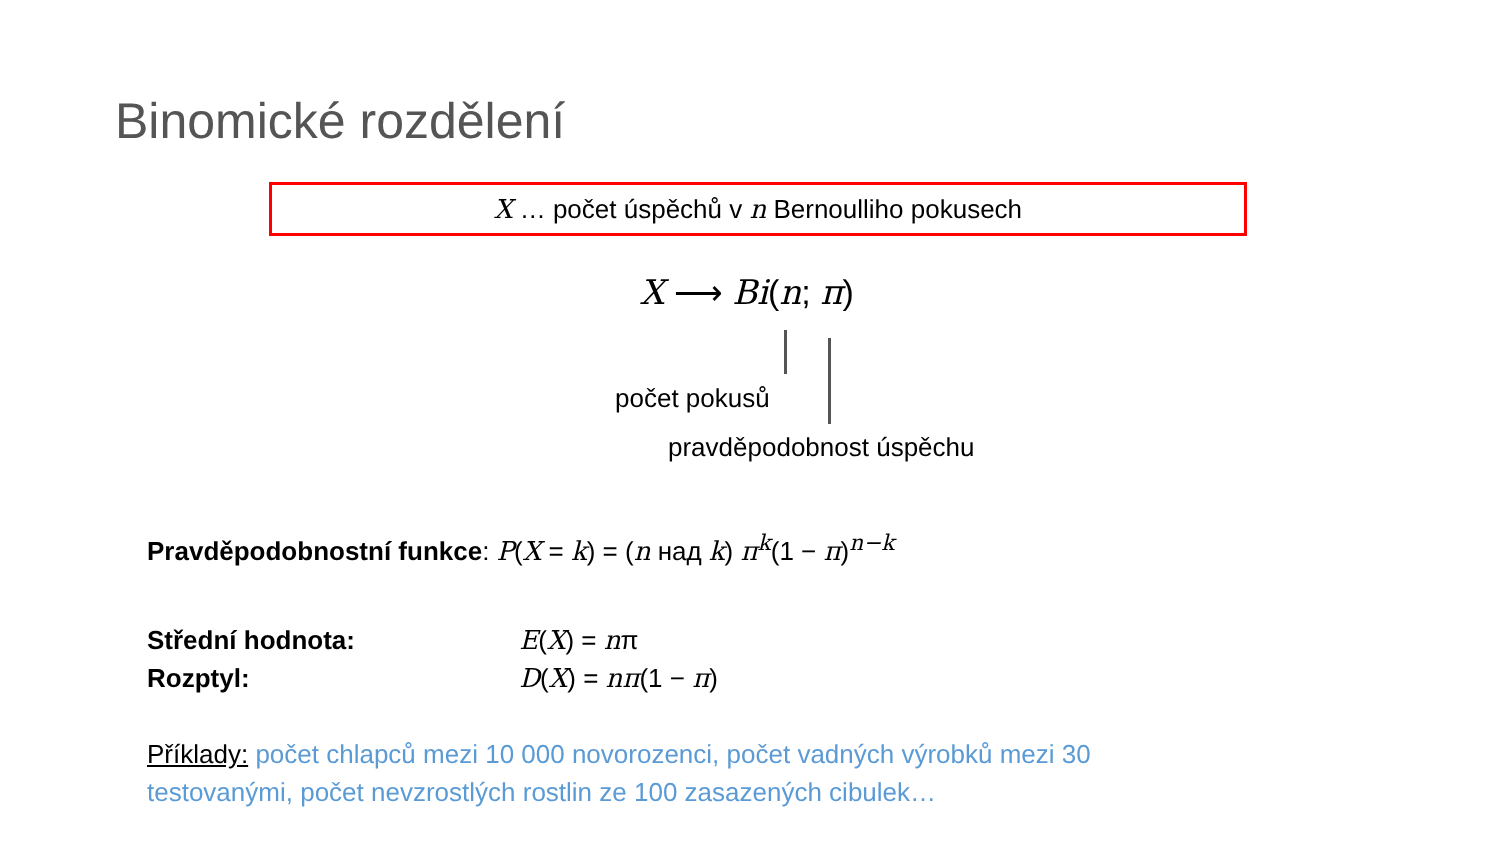Binomické rozdělení
X … počet úspěchů v n Bernoulliho pokusech
X ⟶ Bi(n; π)
počet pokusů
pravděpodobnost úspěchu
Pravděpodobnostní funkce: P(X = k) = (n над k) π<sup>k</sup>(1 − π)<sup>n−k</sup>
Střední hodnota: E(X) = nπ
Rozptyl: D(X) = nπ(1 − π)
Příklady: počet chlapců mezi 10 000 novorozenci, počet vadných výrobků mezi 30 testovanými, počet nevzrostlých rostlin ze 100 zasazených cibulek…